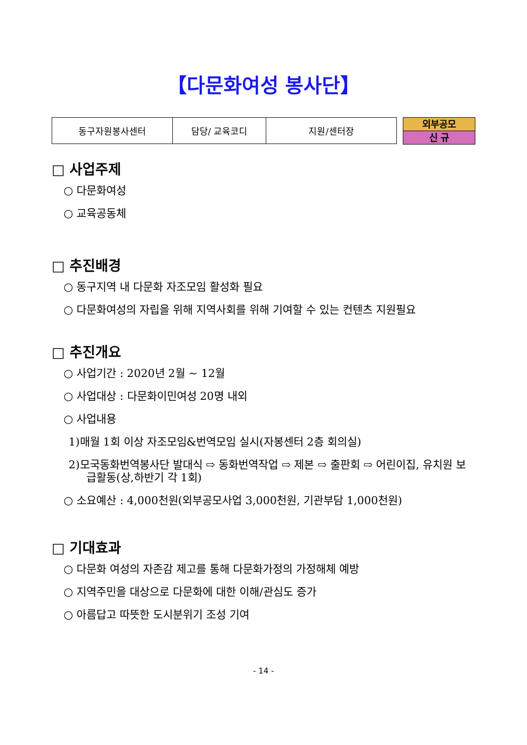【다문화여성 봉사단】
| 동구자원봉사센터 | 담당/ 교육코디 | 지원/센터장 |
외부공모
신 규
□ 사업주제
○ 다문화여성
○ 교육공동체
□ 추진배경
○ 동구지역 내 다문화 자조모임 활성화 필요
○ 다문화여성의 자립을 위해 지역사회를 위해 기여할 수 있는 컨텐츠 지원필요
□ 추진개요
○ 사업기간 : 2020년 2월 ~ 12월
○ 사업대상 : 다문화이민여성 20명 내외
○ 사업내용
1)매월 1회 이상 자조모임&번역모임 실시(자봉센터 2층 회의실)
2)모국동화번역봉사단 발대식 ⇨ 동화번역작업 ⇨ 제본 ⇨ 출판회 ⇨ 어린이집, 유치원 보급활동(상,하반기 각 1회)
○ 소요예산 : 4,000천원(외부공모사업 3,000천원, 기관부담 1,000천원)
□ 기대효과
○ 다문화 여성의 자존감 제고를 통해 다문화가정의 가정해체 예방
○ 지역주민을 대상으로 다문화에 대한 이해/관심도 증가
○ 아름답고 따뜻한 도시분위기 조성 기여
- 14 -